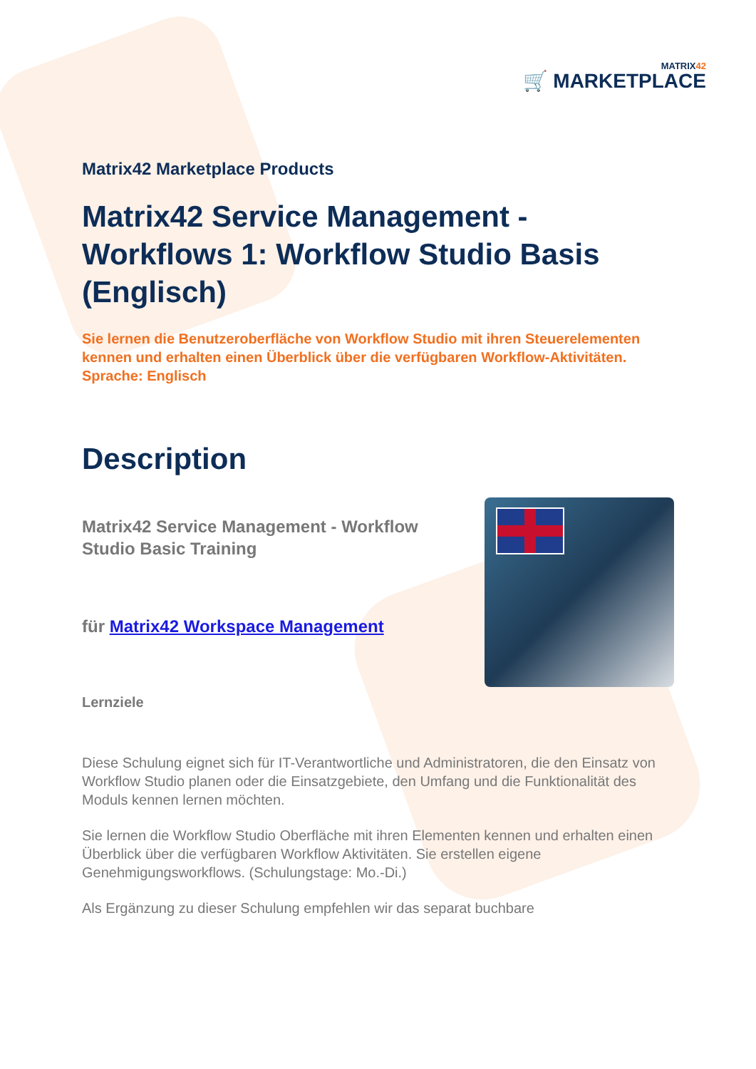MATRIX42
🛒 MARKETPLACE
Matrix42 Marketplace Products
Matrix42 Service Management - Workflows 1: Workflow Studio Basis (Englisch)
Sie lernen die Benutzeroberfläche von Workflow Studio mit ihren Steuerelementen kennen und erhalten einen Überblick über die verfügbaren Workflow-Aktivitäten. Sprache: Englisch
Description
Matrix42 Service Management - Workflow
Studio Basic Training
für Matrix42 Workspace Management
Lernziele
Diese Schulung eignet sich für IT-Verantwortliche und Administratoren, die den Einsatz von Workflow Studio planen oder die Einsatzgebiete, den Umfang und die Funktionalität des Moduls kennen lernen möchten.
Sie lernen die Workflow Studio Oberfläche mit ihren Elementen kennen und erhalten einen Überblick über die verfügbaren Workflow Aktivitäten. Sie erstellen eigene Genehmigungsworkflows. (Schulungstage: Mo.-Di.)
Als Ergänzung zu dieser Schulung empfehlen wir das separat buchbare